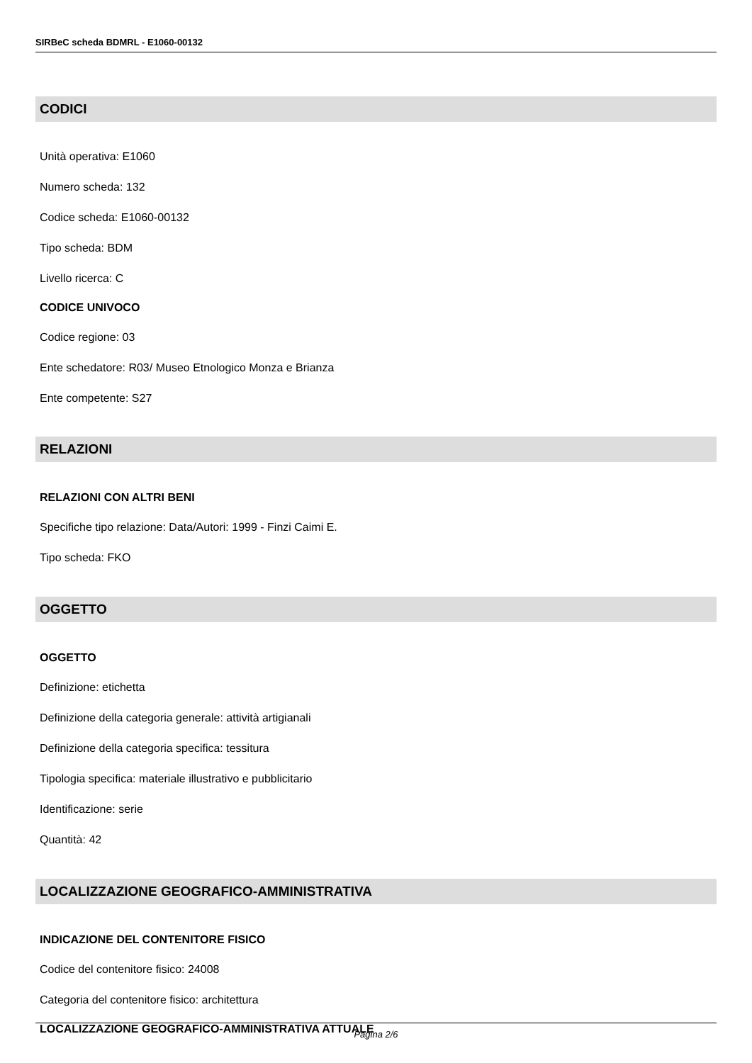SIRBeC scheda BDMRL - E1060-00132
CODICI
Unità operativa: E1060
Numero scheda: 132
Codice scheda: E1060-00132
Tipo scheda: BDM
Livello ricerca: C
CODICE UNIVOCO
Codice regione: 03
Ente schedatore: R03/ Museo Etnologico Monza e Brianza
Ente competente: S27
RELAZIONI
RELAZIONI CON ALTRI BENI
Specifiche tipo relazione: Data/Autori: 1999 - Finzi Caimi E.
Tipo scheda: FKO
OGGETTO
OGGETTO
Definizione: etichetta
Definizione della categoria generale: attività artigianali
Definizione della categoria specifica: tessitura
Tipologia specifica: materiale illustrativo e pubblicitario
Identificazione: serie
Quantità: 42
LOCALIZZAZIONE GEOGRAFICO-AMMINISTRATIVA
INDICAZIONE DEL CONTENITORE FISICO
Codice del contenitore fisico: 24008
Categoria del contenitore fisico: architettura
LOCALIZZAZIONE GEOGRAFICO-AMMINISTRATIVA ATTUALE
Pagina 2/6